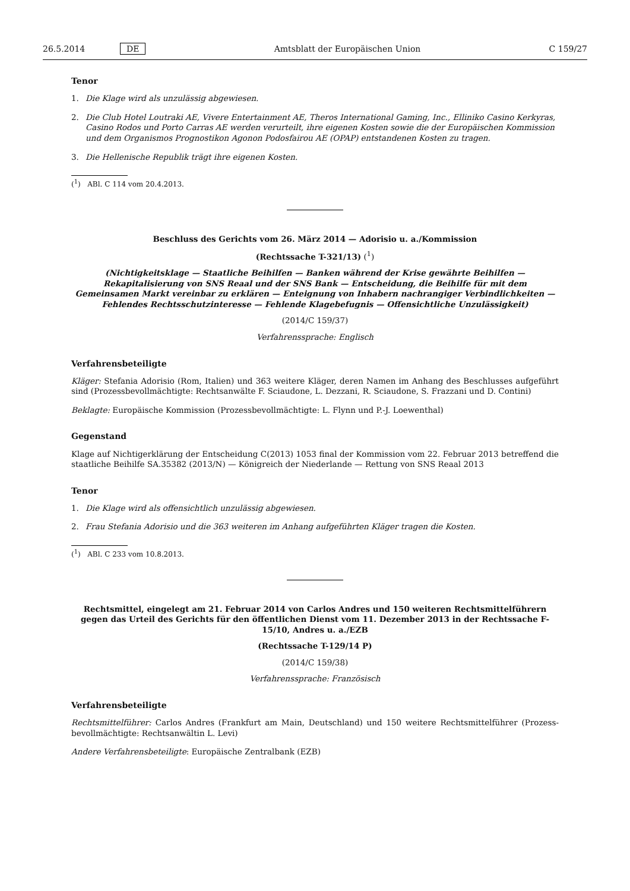26.5.2014 DE Amtsblatt der Europäischen Union C 159/27
Tenor
1. Die Klage wird als unzulässig abgewiesen.
2. Die Club Hotel Loutraki AE, Vivere Entertainment AE, Theros International Gaming, Inc., Elliniko Casino Kerkyras, Casino Rodos und Porto Carras AE werden verurteilt, ihre eigenen Kosten sowie die der Europäischen Kommission und dem Organismos Prognostikon Agonon Podosfairou AE (OPAP) entstandenen Kosten zu tragen.
3. Die Hellenische Republik trägt ihre eigenen Kosten.
(<sup>1</sup>) ABl. C 114 vom 20.4.2013.
Beschluss des Gerichts vom 26. März 2014 — Adorisio u. a./Kommission
(Rechtssache T-321/13) (<sup>1</sup>)
(Nichtigkeitsklage — Staatliche Beihilfen — Banken während der Krise gewährte Beihilfen — Rekapitalisierung von SNS Reaal und der SNS Bank — Entscheidung, die Beihilfe für mit dem Gemeinsamen Markt vereinbar zu erklären — Enteignung von Inhabern nachrangiger Verbindlichkeiten — Fehlendes Rechtsschutzinteresse — Fehlende Klagebefugnis — Offensichtliche Unzulässigkeit)
(2014/C 159/37)
Verfahrenssprache: Englisch
Verfahrensbeteiligte
Kläger: Stefania Adorisio (Rom, Italien) und 363 weitere Kläger, deren Namen im Anhang des Beschlusses aufgeführt sind (Prozessbevollmächtigte: Rechtsanwälte F. Sciaudone, L. Dezzani, R. Sciaudone, S. Frazzani und D. Contini)
Beklagte: Europäische Kommission (Prozessbevollmächtigte: L. Flynn und P.-J. Loewenthal)
Gegenstand
Klage auf Nichtigerklärung der Entscheidung C(2013) 1053 final der Kommission vom 22. Februar 2013 betreffend die staatliche Beihilfe SA.35382 (2013/N) — Königreich der Niederlande — Rettung von SNS Reaal 2013
Tenor
1. Die Klage wird als offensichtlich unzulässig abgewiesen.
2. Frau Stefania Adorisio und die 363 weiteren im Anhang aufgeführten Kläger tragen die Kosten.
(<sup>1</sup>) ABl. C 233 vom 10.8.2013.
Rechtsmittel, eingelegt am 21. Februar 2014 von Carlos Andres und 150 weiteren Rechtsmittelführern gegen das Urteil des Gerichts für den öffentlichen Dienst vom 11. Dezember 2013 in der Rechtssache F-15/10, Andres u. a./EZB
(Rechtssache T-129/14 P)
(2014/C 159/38)
Verfahrenssprache: Französisch
Verfahrensbeteiligte
Rechtsmittelführer: Carlos Andres (Frankfurt am Main, Deutschland) und 150 weitere Rechtsmittelführer (Prozess­bevollmächtigte: Rechtsanwältin L. Levi)
Andere Verfahrensbeteiligte: Europäische Zentralbank (EZB)